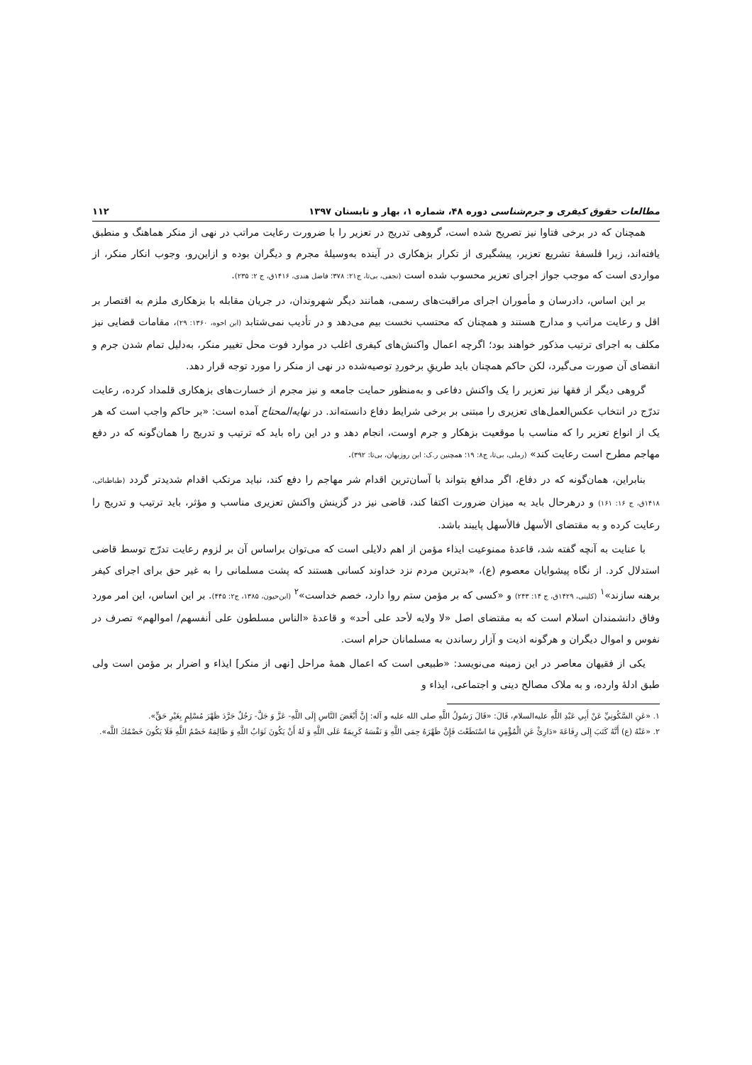مطالعات حقوق کیفری و جرم‌شناسی دوره ۴۸، شماره ۱، بهار و تابستان ۱۳۹۷ ۱۱۲
همچنان که در برخی فتاوا نیز تصریح شده است، گروهی تدریج در تعزیر را با ضرورت رعایت مراتب در نهی از منکر هماهنگ و منطبق یافته‌اند، زیرا فلسفهٔ تشریع تعزیر، پیشگیری از تکرار بزهکاری در آینده به‌وسیلهٔ مجرم و دیگران بوده و ازاین‌رو، وجوب انکار منکر، از مواردی است که موجب جواز اجرای تعزیر محسوب شده است (نجفی، بی‌تا، ج۲۱: ۳۷۸؛ فاضل هندی، ۱۴۱۶ق، ج ۲: ۲۳۵).
بر این اساس، دادرسان و مأموران اجرای مراقبت‌های رسمی، همانند دیگر شهروندان، در جریان مقابله با بزهکاری ملزم به اقتصار بر اقل و رعایت مراتب و مدارج هستند و همچنان که محتسب نخست بیم می‌دهد و در تأدیب نمی‌شتابد (ابن اخوه، ۱۳۶۰: ۲۹)، مقامات قضایی نیز مکلف به اجرای ترتیب مذکور خواهند بود؛ اگرچه اعمال واکنش‌های کیفری اغلب در موارد فوت محل تغییر منکر، به‌دلیل تمام شدن جرم و انقضای آن صورت می‌گیرد، لکن حاکم همچنان باید طریقِ برخوردِ توصیه‌شده در نهی از منکر را مورد توجه قرار دهد.
گروهی دیگر از فقها نیز تعزیر را یک واکنش دفاعی و به‌منظور حمایت جامعه و نیز مجرم از خسارت‌های بزهکاری قلمداد کرده، رعایت تدرّج در انتخاب عکس‌العمل‌های تعزیری را مبتنی بر برخی شرایط دفاع دانسته‌اند. در نهایه‌المحتاج آمده است: «بر حاکم واجب است که هر یک از انواع تعزیر را که مناسب با موقعیت بزهکار و جرم اوست، انجام دهد و در این راه باید که ترتیب و تدریج را همان‌گونه که در دفع مهاجم مطرح است رعایت کند» (رملی، بی‌تا، ج۸: ۱۹؛ همچنین ر.ک: ابن روزبهان، بی‌تا: ۳۹۲).
بنابراین، همان‌گونه که در دفاع، اگر مدافع بتواند با آسان‌ترین اقدام شر مهاجم را دفع کند، نباید مرتکب اقدام شدیدتر گردد (طباطبائی، ۱۴۱۸ق، ج ۱۶: ۱۶۱) و درهرحال باید به میزان ضرورت اکتفا کند، قاضی نیز در گزینش واکنش تعزیری مناسب و مؤثر، باید ترتیب و تدریج را رعایت کرده و به مقتضای الأسهل فالأسهل پایبند باشد.
با عنایت به آنچه گفته شد، قاعدهٔ ممنوعیت ایذاء مؤمن از اهم دلایلی است که می‌توان براساس آن بر لزوم رعایت تدرّج توسط قاضی استدلال کرد. از نگاه پیشوایان معصوم (ع)، «بدترین مردم نزد خداوند کسانی هستند که پشت مسلمانی را به غیر حق برای اجرای کیفر برهنه سازند»<sup>۱</sup> (کلینی، ۱۴۲۹ق، ج ۱۴: ۲۴۳) و «کسی که بر مؤمن ستم روا دارد، خصم خداست»<sup>۲</sup> (ابن‌حیون، ۱۳۸۵، ج۲: ۴۴۵). بر این اساس، این امر مورد وفاق دانشمندان اسلام است که به مقتضای اصل «لا ولایه لأحد علی أحد» و قاعدهٔ «الناس مسلطون علی أنفسهم/ اموالهم» تصرف در نفوس و اموال دیگران و هرگونه اذیت و آزار رساندن به مسلمانان حرام است.
یکی از فقیهان معاصر در این زمینه می‌نویسد: «طبیعی است که اعمال همهٔ مراحل [نهی از منکر] ایذاء و اضرار بر مؤمن است ولی طبق ادلهٔ وارده، و به ملاک مصالح دینی و اجتماعی، ایذاء و
۱. «عَنِ السَّکُونِيِّ عَنْ أَبِي عَبْدِ اللَّهِ علیه‌السلام، قَالَ: «قَالَ رَسُولُ اللَّهِ صلی الله علیه و آله: إِنَّ أَبْغَضَ النَّاسِ إِلَی اللَّهِ- عَزَّ وَ جَلَّ- رَجُلٌ جَرَّدَ ظَهْرَ مُسْلِمٍ بِغَيْرِ حَقٍّ».
۲. «عَنْهُ (ع) أَنَّهُ كَتَبَ إِلَى رِفَاعَةَ «دَارِئْ عَنِ الْمُؤْمِنِ مَا اسْتَطَعْتَ فَإِنَّ ظَهْرَهُ حِمَى اللَّهِ وَ نَفْسَهُ كَرِيمَةٌ عَلَى اللَّهِ وَ لَهُ أَنْ يَكُونَ ثَوَابُ اللَّهِ وَ ظَالِمَهُ خَصْمُ اللَّهِ فَلَا يَكُونَ خَصْمُكَ اللَّه».